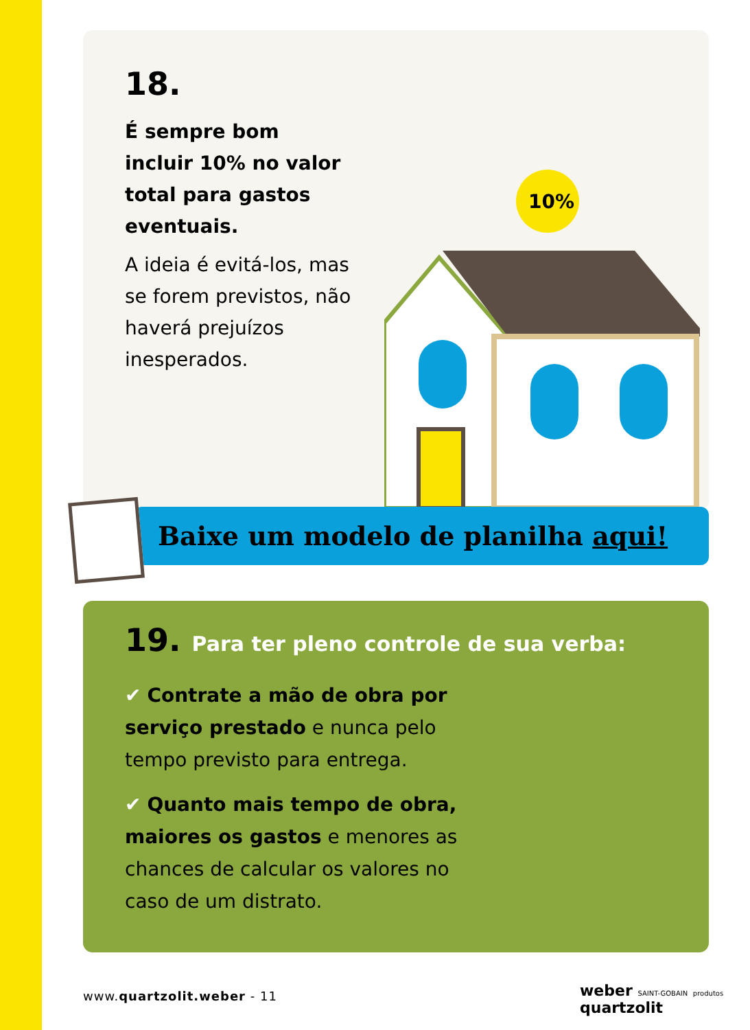10%
18.
É sempre bom incluir 10% no valor total para gastos eventuais.
A ideia é evitá-los, mas se forem previstos, não haverá prejuízos inesperados.
Baixe um modelo de planilha aqui!
19. Para ter pleno controle de sua verba:
✔ Contrate a mão de obra por serviço prestado e nunca pelo tempo previsto para entrega.
✔ Quanto mais tempo de obra, maiores os gastos e menores as chances de calcular os valores no caso de um distrato.
www.quartzolit.weber - 11
weber SAINT-GOBAIN produtos quartzolit